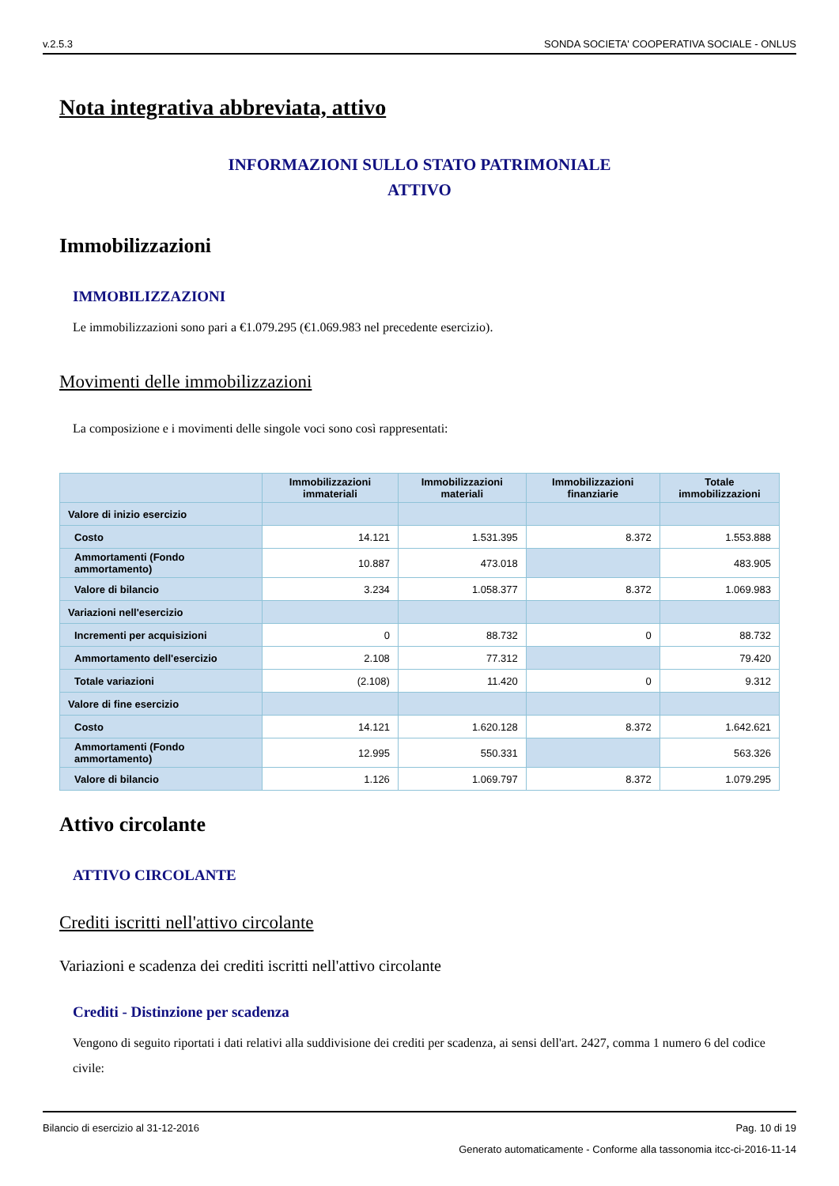v.2.5.3 SONDA SOCIETA' COOPERATIVA SOCIALE - ONLUS
Nota integrativa abbreviata, attivo
INFORMAZIONI SULLO STATO PATRIMONIALE
ATTIVO
Immobilizzazioni
IMMOBILIZZAZIONI
Le immobilizzazioni sono pari a €1.079.295 (€1.069.983 nel precedente esercizio).
Movimenti delle immobilizzazioni
La composizione e i movimenti delle singole voci sono così rappresentati:
| | Immobilizzazioni immateriali | Immobilizzazioni materiali | Immobilizzazioni finanziarie | Totale immobilizzazioni |
| --- | --- | --- | --- | --- |
| Valore di inizio esercizio | | | | |
| Costo | 14.121 | 1.531.395 | 8.372 | 1.553.888 |
| Ammortamenti (Fondo ammortamento) | 10.887 | 473.018 | | 483.905 |
| Valore di bilancio | 3.234 | 1.058.377 | 8.372 | 1.069.983 |
| Variazioni nell'esercizio | | | | |
| Incrementi per acquisizioni | 0 | 88.732 | 0 | 88.732 |
| Ammortamento dell'esercizio | 2.108 | 77.312 | | 79.420 |
| Totale variazioni | (2.108) | 11.420 | 0 | 9.312 |
| Valore di fine esercizio | | | | |
| Costo | 14.121 | 1.620.128 | 8.372 | 1.642.621 |
| Ammortamenti (Fondo ammortamento) | 12.995 | 550.331 | | 563.326 |
| Valore di bilancio | 1.126 | 1.069.797 | 8.372 | 1.079.295 |
Attivo circolante
ATTIVO CIRCOLANTE
Crediti iscritti nell'attivo circolante
Variazioni e scadenza dei crediti iscritti nell'attivo circolante
Crediti - Distinzione per scadenza
Vengono di seguito riportati i dati relativi alla suddivisione dei crediti per scadenza, ai sensi dell'art. 2427, comma 1 numero 6 del codice civile:
Bilancio di esercizio al 31-12-2016 Pag. 10 di 19
Generato automaticamente - Conforme alla tassonomia itcc-ci-2016-11-14